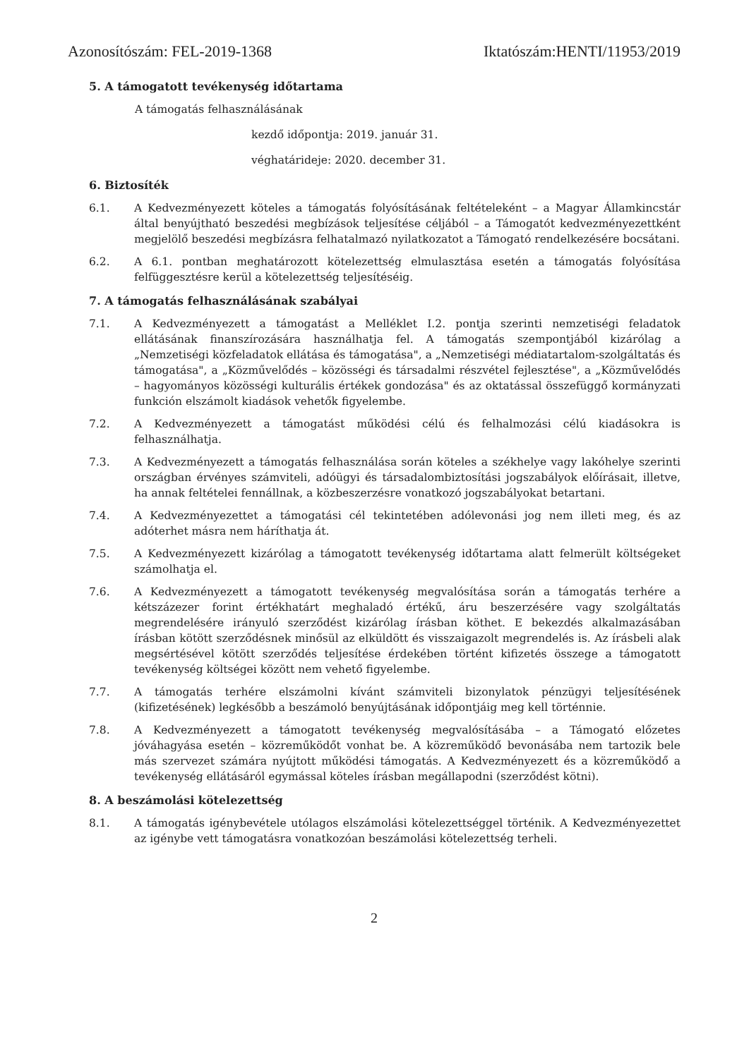Azonosítószám: FEL-2019-1368 Iktatószám:HENTI/11953/2019
5. A támogatott tevékenység időtartama
A támogatás felhasználásának
kezdő időpontja: 2019. január 31.
véghatárideje: 2020. december 31.
6. Biztosíték
6.1. A Kedvezményezett köteles a támogatás folyósításának feltételeként – a Magyar Államkincstár által benyújtható beszedési megbízások teljesítése céljából – a Támogatót kedvezményezettként megjelölő beszedési megbízásra felhatalmazó nyilatkozatot a Támogató rendelkezésére bocsátani.
6.2. A 6.1. pontban meghatározott kötelezettség elmulasztása esetén a támogatás folyósítása felfüggesztésre kerül a kötelezettség teljesítéséig.
7. A támogatás felhasználásának szabályai
7.1. A Kedvezményezett a támogatást a Melléklet I.2. pontja szerinti nemzetiségi feladatok ellátásának finanszírozására használhatja fel. A támogatás szempontjából kizárólag a „Nemzetiségi közfeladatok ellátása és támogatása", a „Nemzetiségi médiatartalom-szolgáltatás és támogatása", a „Közművelődés – közösségi és társadalmi részvétel fejlesztése", a „Közművelődés – hagyományos közösségi kulturális értékek gondozása" és az oktatással összefüggő kormányzati funkción elszámolt kiadások vehetők figyelembe.
7.2. A Kedvezményezett a támogatást működési célú és felhalmozási célú kiadásokra is felhasználhatja.
7.3. A Kedvezményezett a támogatás felhasználása során köteles a székhelye vagy lakóhelye szerinti országban érvényes számviteli, adóügyi és társadalombiztosítási jogszabályok előírásait, illetve, ha annak feltételei fennállnak, a közbeszerzésre vonatkozó jogszabályokat betartani.
7.4. A Kedvezményezettet a támogatási cél tekintetében adólevonási jog nem illeti meg, és az adóterhet másra nem háríthatja át.
7.5. A Kedvezményezett kizárólag a támogatott tevékenység időtartama alatt felmerült költségeket számolhatja el.
7.6. A Kedvezményezett a támogatott tevékenység megvalósítása során a támogatás terhére a kétszázezer forint értékhatárt meghaladó értékű, áru beszerzésére vagy szolgáltatás megrendelésére irányuló szerződést kizárólag írásban köthet. E bekezdés alkalmazásában írásban kötött szerződésnek minősül az elküldött és visszaigazolt megrendelés is. Az írásbeli alak megsértésével kötött szerződés teljesítése érdekében történt kifizetés összege a támogatott tevékenység költségei között nem vehető figyelembe.
7.7. A támogatás terhére elszámolni kívánt számviteli bizonylatok pénzügyi teljesítésének (kifizetésének) legkésőbb a beszámoló benyújtásának időpontjáig meg kell történnie.
7.8. A Kedvezményezett a támogatott tevékenység megvalósításába – a Támogató előzetes jóváhagyása esetén – közreműködőt vonhat be. A közreműködő bevonásába nem tartozik bele más szervezet számára nyújtott működési támogatás. A Kedvezményezett és a közreműködő a tevékenység ellátásáról egymással köteles írásban megállapodni (szerződést kötni).
8. A beszámolási kötelezettség
8.1. A támogatás igénybevétele utólagos elszámolási kötelezettséggel történik. A Kedvezményezettet az igénybe vett támogatásra vonatkozóan beszámolási kötelezettség terheli.
2